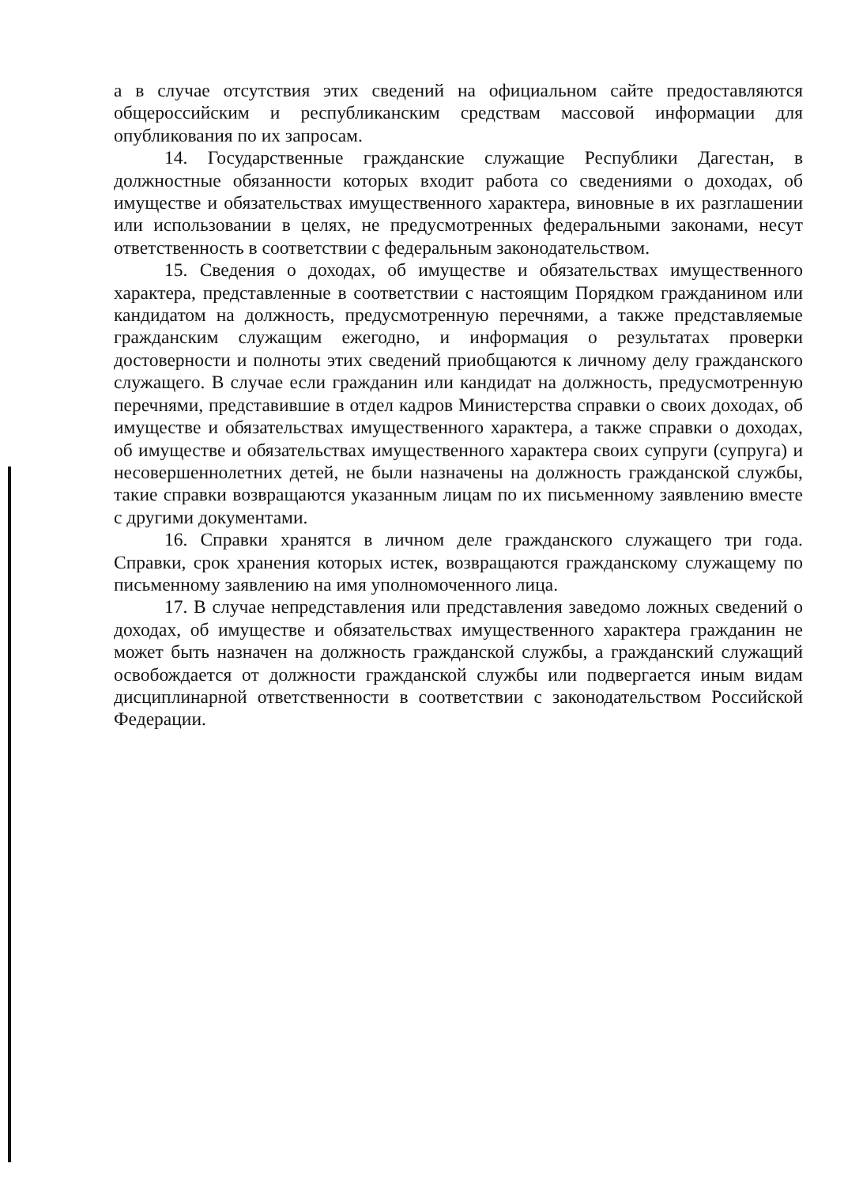а в случае отсутствия этих сведений на официальном сайте предоставляются общероссийским и республиканским средствам массовой информации для опубликования по их запросам.
14. Государственные гражданские служащие Республики Дагестан, в должностные обязанности которых входит работа со сведениями о доходах, об имуществе и обязательствах имущественного характера, виновные в их разглашении или использовании в целях, не предусмотренных федеральными законами, несут ответственность в соответствии с федеральным законодательством.
15. Сведения о доходах, об имуществе и обязательствах имущественного характера, представленные в соответствии с настоящим Порядком гражданином или кандидатом на должность, предусмотренную перечнями, а также представляемые гражданским служащим ежегодно, и информация о результатах проверки достоверности и полноты этих сведений приобщаются к личному делу гражданского служащего. В случае если гражданин или кандидат на должность, предусмотренную перечнями, представившие в отдел кадров Министерства справки о своих доходах, об имуществе и обязательствах имущественного характера, а также справки о доходах, об имуществе и обязательствах имущественного характера своих супруги (супруга) и несовершеннолетних детей, не были назначены на должность гражданской службы, такие справки возвращаются указанным лицам по их письменному заявлению вместе с другими документами.
16. Справки хранятся в личном деле гражданского служащего три года. Справки, срок хранения которых истек, возвращаются гражданскому служащему по письменному заявлению на имя уполномоченного лица.
17. В случае непредставления или представления заведомо ложных сведений о доходах, об имуществе и обязательствах имущественного характера гражданин не может быть назначен на должность гражданской службы, а гражданский служащий освобождается от должности гражданской службы или подвергается иным видам дисциплинарной ответственности в соответствии с законодательством Российской Федерации.